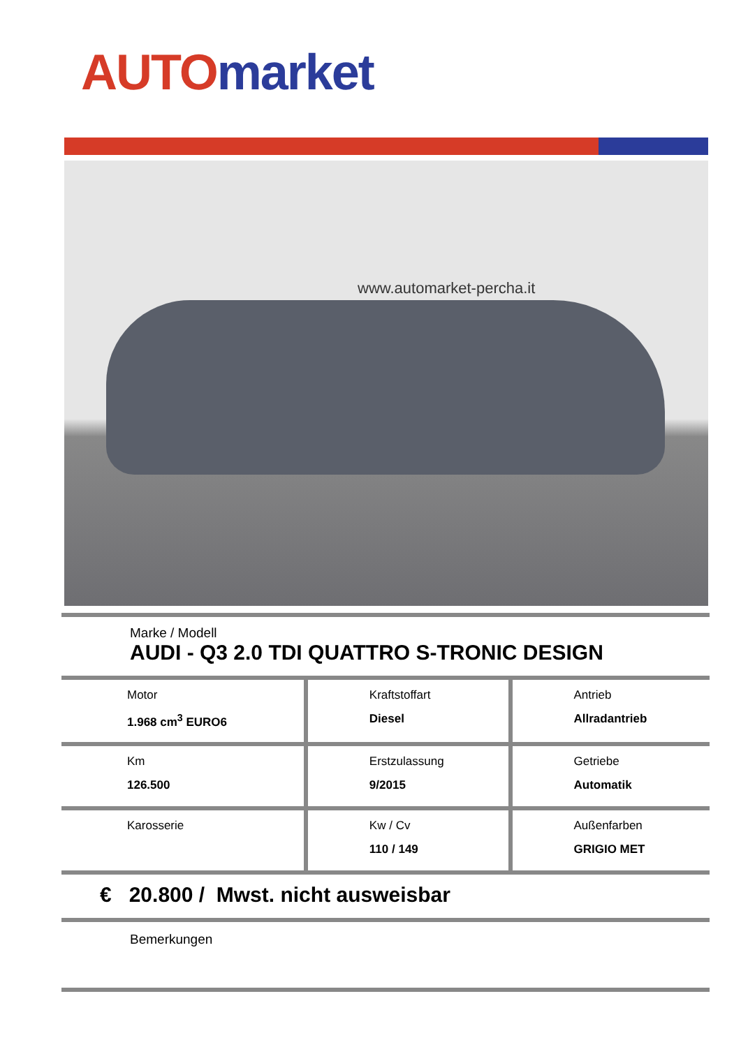AUTO market
www.automarket-percha.it
Marke / Modell
AUDI - Q3 2.0 TDI QUATTRO S-TRONIC DESIGN
| Motor 1.968 cm<sup>3</sup> EURO6 | Kraftstoffart Diesel | Antrieb Allradantrieb |
| Km 126.500 | Erstzulassung 9/2015 | Getriebe Automatik |
| Karosserie | Kw / Cv 110 / 149 | Außenfarben GRIGIO MET |
€ 20.800 / Mwst. nicht ausweisbar
Bemerkungen